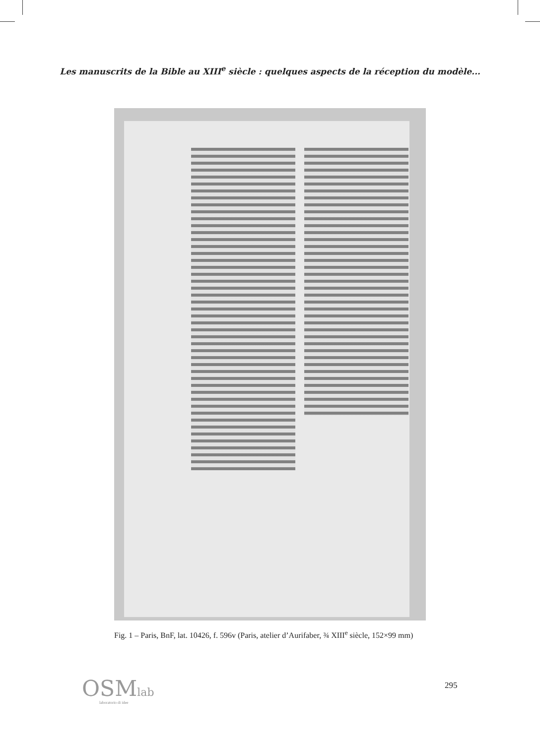Les manuscrits de la Bible au XIII<sup>e</sup> siècle : quelques aspects de la réception du modèle...
Fig. 1 – Paris, BnF, lat. 10426, f. 596v (Paris, atelier d’Aurifaber, ¾ XIII<sup>e</sup> siècle, 152×99 mm)
OSMlab
laboratorio di idee
295